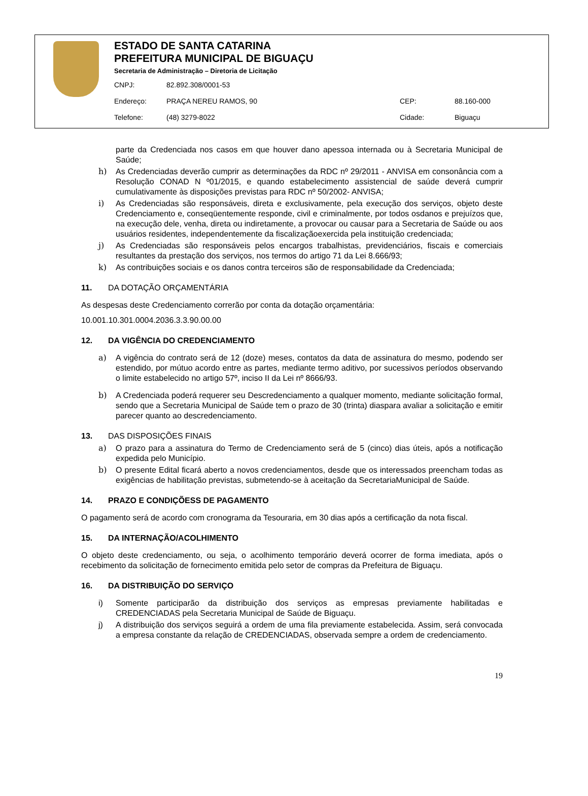ESTADO DE SANTA CATARINA
PREFEITURA MUNICIPAL DE BIGUAÇU
Secretaria de Administração – Diretoria de Licitação
CNPJ: 82.892.308/0001-53
Endereço: PRAÇA NEREU RAMOS, 90 CEP: 88.160-000
Telefone: (48) 3279-8022 Cidade: Biguaçu
parte da Credenciada nos casos em que houver dano apessoa internada ou à Secretaria Municipal de Saúde;
h) As Credenciadas deverão cumprir as determinações da RDC nº 29/2011 - ANVISA em consonância com a Resolução CONAD N º01/2015, e quando estabelecimento assistencial de saúde deverá cumprir cumulativamente às disposições previstas para RDC nº 50/2002- ANVISA;
i) As Credenciadas são responsáveis, direta e exclusivamente, pela execução dos serviços, objeto deste Credenciamento e, conseqüentemente responde, civil e criminalmente, por todos osdanos e prejuízos que, na execução dele, venha, direta ou indiretamente, a provocar ou causar para a Secretaria de Saúde ou aos usuários residentes, independentemente da fiscalizaçãoexercida pela instituição credenciada;
j) As Credenciadas são responsáveis pelos encargos trabalhistas, previdenciários, fiscais e comerciais resultantes da prestação dos serviços, nos termos do artigo 71 da Lei 8.666/93;
k) As contribuições sociais e os danos contra terceiros são de responsabilidade da Credenciada;
11. DA DOTAÇÃO ORÇAMENTÁRIA
As despesas deste Credenciamento correrão por conta da dotação orçamentária:
10.001.10.301.0004.2036.3.3.90.00.00
12. DA VIGÊNCIA DO CREDENCIAMENTO
a) A vigência do contrato será de 12 (doze) meses, contatos da data de assinatura do mesmo, podendo ser estendido, por mútuo acordo entre as partes, mediante termo aditivo, por sucessivos períodos observando o limite estabelecido no artigo 57º, inciso II da Lei nº 8666/93.
b) A Credenciada poderá requerer seu Descredenciamento a qualquer momento, mediante solicitação formal, sendo que a Secretaria Municipal de Saúde tem o prazo de 30 (trinta) diaspara avaliar a solicitação e emitir parecer quanto ao descredenciamento.
13. DAS DISPOSIÇÕES FINAIS
a) O prazo para a assinatura do Termo de Credenciamento será de 5 (cinco) dias úteis, após a notificação expedida pelo Município.
b) O presente Edital ficará aberto a novos credenciamentos, desde que os interessados preencham todas as exigências de habilitação previstas, submetendo-se à aceitação da SecretariaMunicipal de Saúde.
14. PRAZO E CONDIÇÕESS DE PAGAMENTO
O pagamento será de acordo com cronograma da Tesouraria, em 30 dias após a certificação da nota fiscal.
15. DA INTERNAÇÃO/ACOLHIMENTO
O objeto deste credenciamento, ou seja, o acolhimento temporário deverá ocorrer de forma imediata, após o recebimento da solicitação de fornecimento emitida pelo setor de compras da Prefeitura de Biguaçu.
16. DA DISTRIBUIÇÃO DO SERVIÇO
i) Somente participarão da distribuição dos serviços as empresas previamente habilitadas e CREDENCIADAS pela Secretaria Municipal de Saúde de Biguaçu.
j) A distribuição dos serviços seguirá a ordem de uma fila previamente estabelecida. Assim, será convocada a empresa constante da relação de CREDENCIADAS, observada sempre a ordem de credenciamento.
19